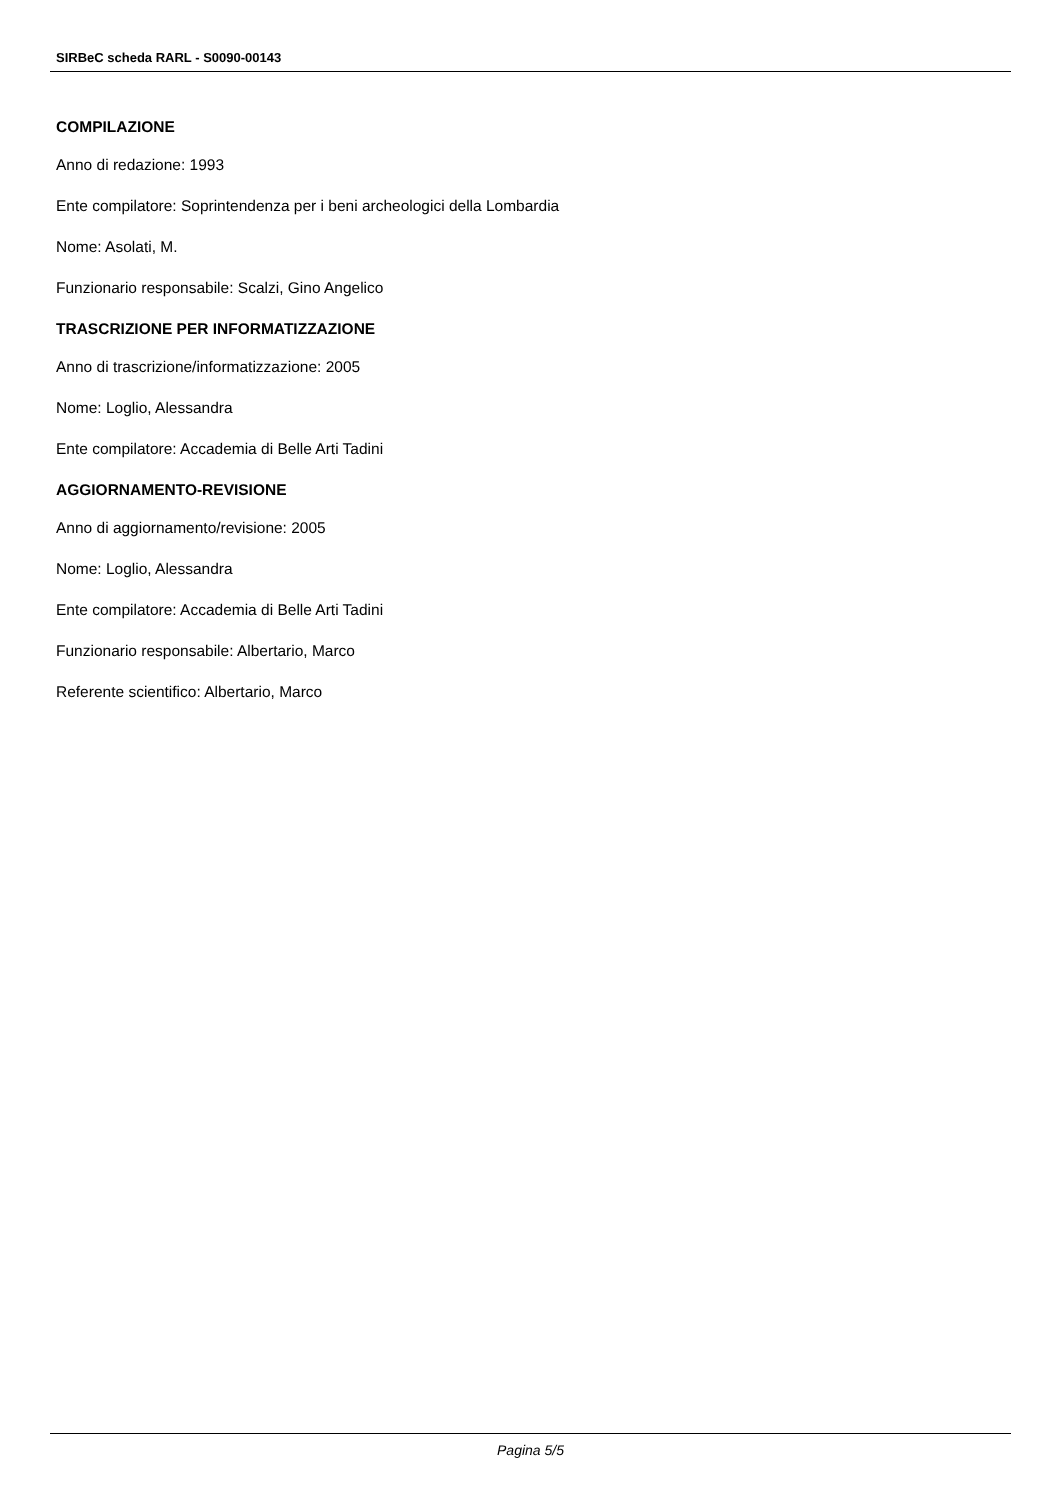SIRBeC scheda RARL - S0090-00143
COMPILAZIONE
Anno di redazione: 1993
Ente compilatore: Soprintendenza per i beni archeologici della Lombardia
Nome: Asolati, M.
Funzionario responsabile: Scalzi, Gino Angelico
TRASCRIZIONE PER INFORMATIZZAZIONE
Anno di trascrizione/informatizzazione: 2005
Nome: Loglio, Alessandra
Ente compilatore: Accademia di Belle Arti Tadini
AGGIORNAMENTO-REVISIONE
Anno di aggiornamento/revisione: 2005
Nome: Loglio, Alessandra
Ente compilatore: Accademia di Belle Arti Tadini
Funzionario responsabile: Albertario, Marco
Referente scientifico: Albertario, Marco
Pagina 5/5